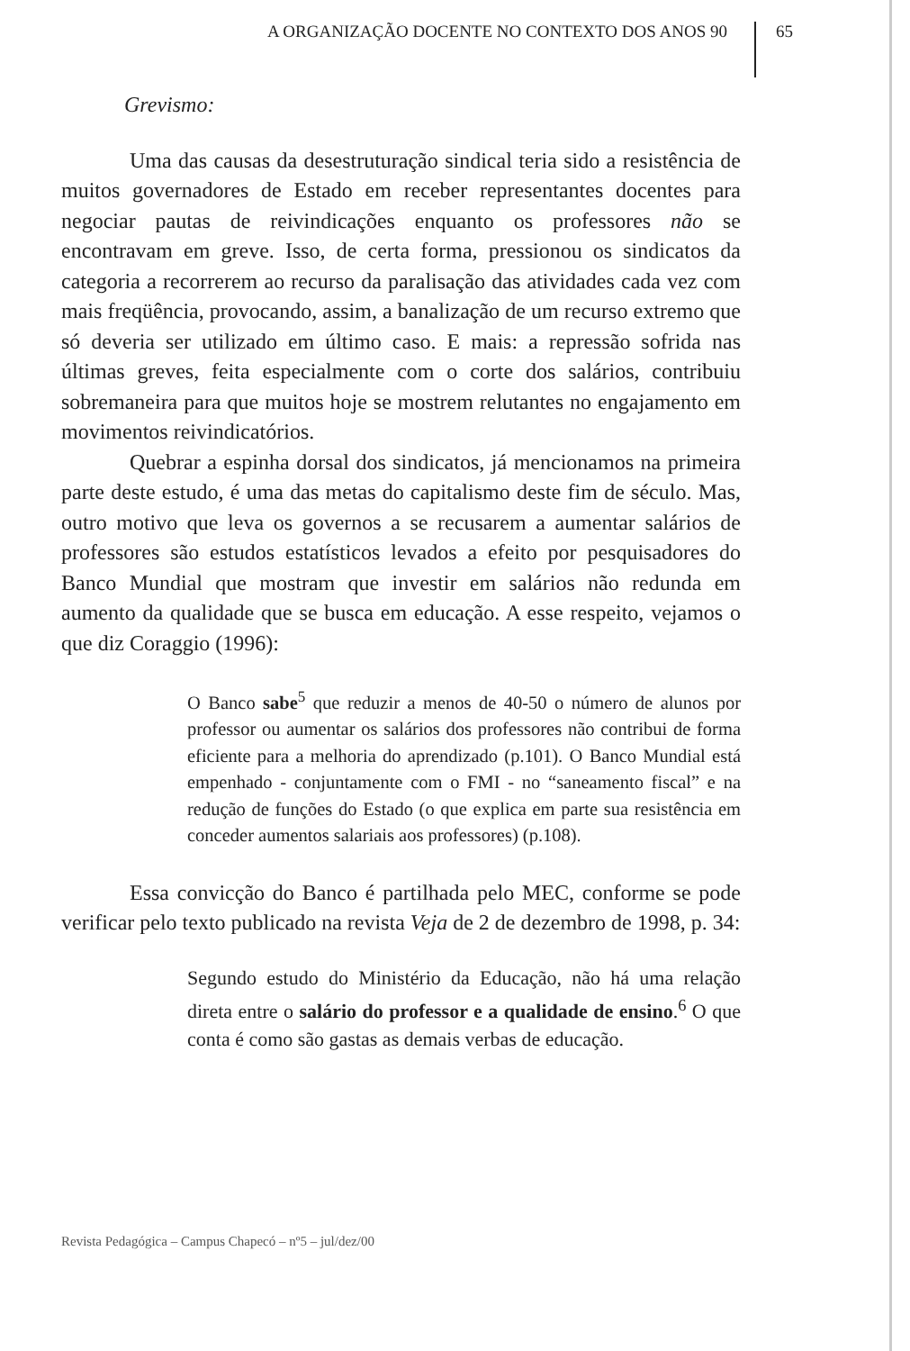A ORGANIZAÇÃO DOCENTE NO CONTEXTO DOS ANOS 90 65
Grevismo:
Uma das causas da desestruturação sindical teria sido a resistência de muitos governadores de Estado em receber representantes docentes para negociar pautas de reivindicações enquanto os professores não se encontravam em greve. Isso, de certa forma, pressionou os sindicatos da categoria a recorrerem ao recurso da paralisação das atividades cada vez com mais freqüência, provocando, assim, a banalização de um recurso extremo que só deveria ser utilizado em último caso. E mais: a repressão sofrida nas últimas greves, feita especialmente com o corte dos salários, contribuiu sobremaneira para que muitos hoje se mostrem relutantes no engajamento em movimentos reivindicatórios.
Quebrar a espinha dorsal dos sindicatos, já mencionamos na primeira parte deste estudo, é uma das metas do capitalismo deste fim de século. Mas, outro motivo que leva os governos a se recusarem a aumentar salários de professores são estudos estatísticos levados a efeito por pesquisadores do Banco Mundial que mostram que investir em salários não redunda em aumento da qualidade que se busca em educação. A esse respeito, vejamos o que diz Coraggio (1996):
O Banco sabe<sup>5</sup> que reduzir a menos de 40-50 o número de alunos por professor ou aumentar os salários dos professores não contribui de forma eficiente para a melhoria do aprendizado (p.101). O Banco Mundial está empenhado - conjuntamente com o FMI - no “saneamento fiscal” e na redução de funções do Estado (o que explica em parte sua resistência em conceder aumentos salariais aos professores) (p.108).
Essa convicção do Banco é partilhada pelo MEC, conforme se pode verificar pelo texto publicado na revista Veja de 2 de dezembro de 1998, p. 34:
Segundo estudo do Ministério da Educação, não há uma relação direta entre o salário do professor e a qualidade de ensino.<sup>6</sup> O que conta é como são gastas as demais verbas de educação.
Revista Pedagógica – Campus Chapecó – nº5 – jul/dez/00